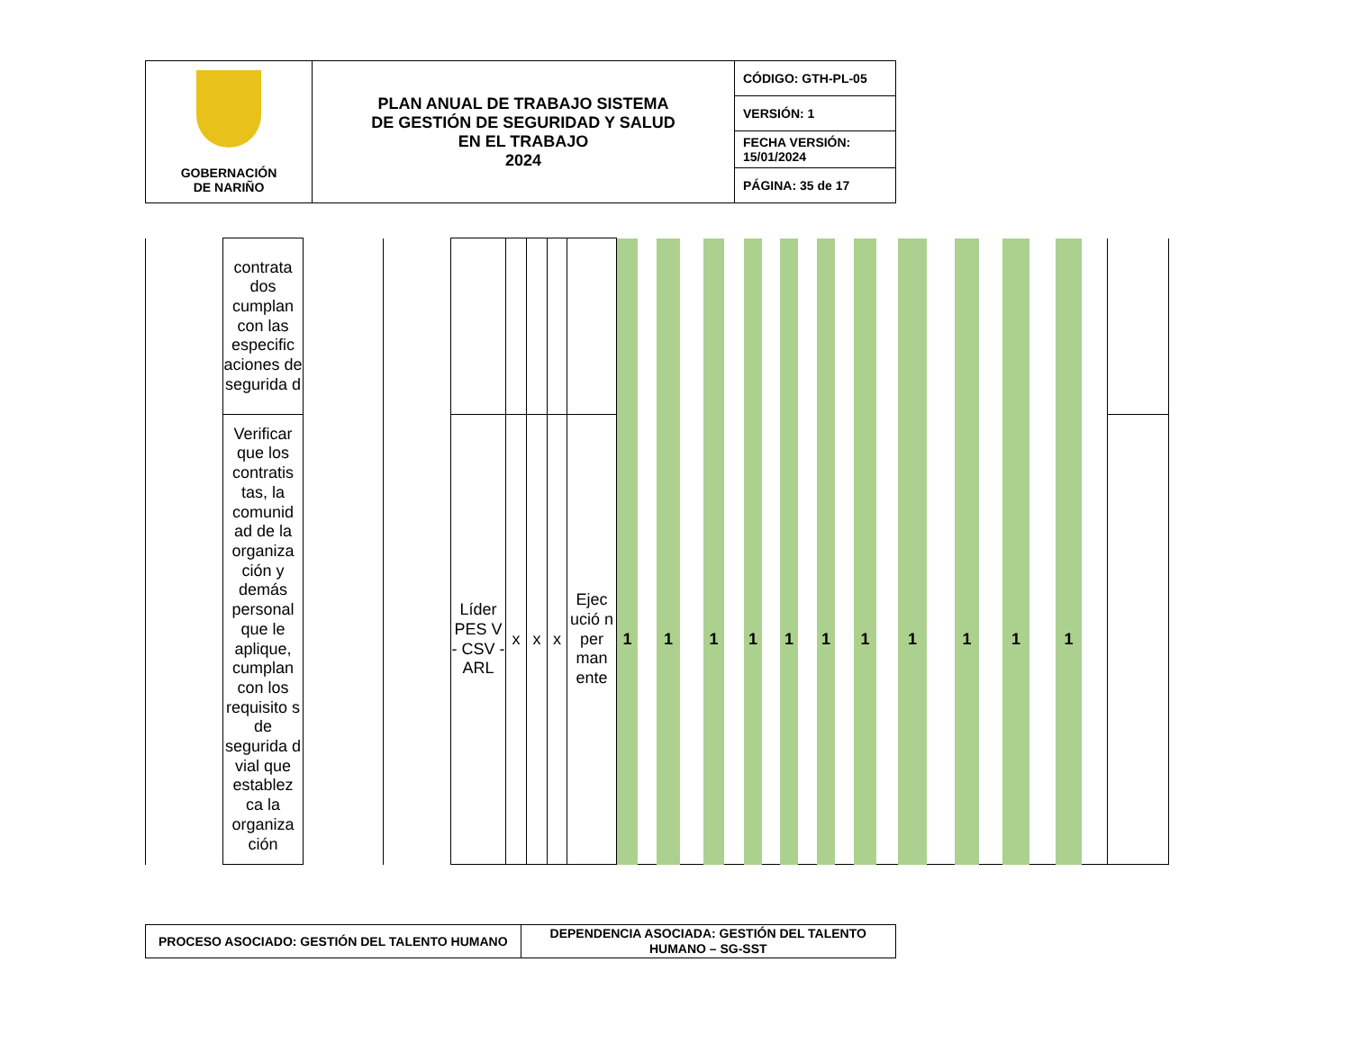| GOBERNACIÓN DE NARIÑO | PLAN ANUAL DE TRABAJO SISTEMA DE GESTIÓN DE SEGURIDAD Y SALUD EN EL TRABAJO 2024 | CÓDIGO: GTH-PL-05 |
| | | VERSIÓN: 1 |
| | | FECHA VERSIÓN: 15/01/2024 |
| | | PÁGINA: 35 de 17 |
| | contrata dos cumplan con las especific aciones de segurida d | | | | | | | | | | | | | | | | | | | | | | | | | | | | | | |
| | Verificar que los contratis tas, la comunid ad de la organiza ción y demás personal que le aplique, cumplan con los requisito s de segurida d vial que establez ca la organiza ción | | | Líder PES V - CSV - ARL | x | x | x | Ejec ució n per man ente | 1 | | 1 | | 1 | | 1 | | 1 | | 1 | | 1 | | 1 | | 1 | | 1 | | 1 | | |
| PROCESO ASOCIADO: GESTIÓN DEL TALENTO HUMANO | DEPENDENCIA ASOCIADA: GESTIÓN DEL TALENTO HUMANO – SG-SST |